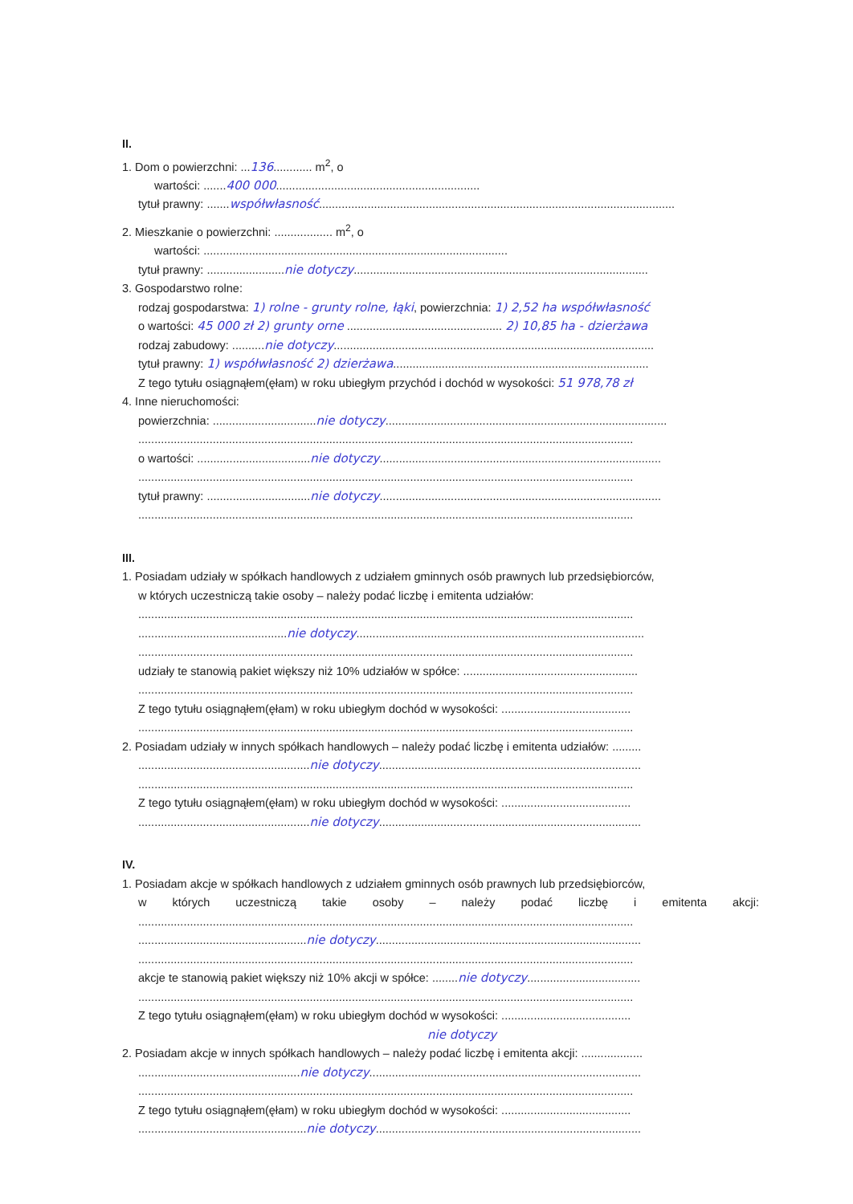II.
1. Dom o powierzchni: ...136............ m<sup>2</sup>, o
wartości: .......400 000...............................................................
tytuł prawny: .......współwłasność..............................................................................................................
2. Mieszkanie o powierzchni: .................. m<sup>2</sup>, o
wartości: ..............................................................................................
tytuł prawny: ........................nie dotyczy...........................................................................................
3. Gospodarstwo rolne:
rodzaj gospodarstwa: 1) rolne - grunty rolne, łąki, powierzchnia: 1) 2,52 ha współwłasność
o wartości: 45 000 zł 2) grunty orne ................................................ 2) 10,85 ha - dzierżawa
rodzaj zabudowy: ..........nie dotyczy...................................................................................................
tytuł prawny: 1) współwłasność 2) dzierżawa...............................................................................
Z tego tytułu osiągnąłem(ęłam) w roku ubiegłym przychód i dochód w wysokości: 51 978,78 zł
4. Inne nieruchomości:
powierzchnia: ................................nie dotyczy.......................................................................................
.........................................................................................................................................................
o wartości: ...................................nie dotyczy.......................................................................................
.........................................................................................................................................................
tytuł prawny: ................................nie dotyczy.......................................................................................
.........................................................................................................................................................
III.
1. Posiadam udziały w spółkach handlowych z udziałem gminnych osób prawnych lub przedsiębiorców,
w których uczestniczą takie osoby – należy podać liczbę i emitenta udziałów:
.........................................................................................................................................................
..............................................nie dotyczy.........................................................................................
.........................................................................................................................................................
udziały te stanowią pakiet większy niż 10% udziałów w spółce: ......................................................
.........................................................................................................................................................
Z tego tytułu osiągnąłem(ęłam) w roku ubiegłym dochód w wysokości: ........................................
.........................................................................................................................................................
2. Posiadam udziały w innych spółkach handlowych – należy podać liczbę i emitenta udziałów: .........
.....................................................nie dotyczy.................................................................................
.........................................................................................................................................................
Z tego tytułu osiągnąłem(ęłam) w roku ubiegłym dochód w wysokości: ........................................
.....................................................nie dotyczy.................................................................................
IV.
1. Posiadam akcje w spółkach handlowych z udziałem gminnych osób prawnych lub przedsiębiorców,
w których uczestniczą takie osoby – należy podać liczbę i emitenta akcji:
.........................................................................................................................................................
....................................................nie dotyczy..................................................................................
.........................................................................................................................................................
akcje te stanowią pakiet większy niż 10% akcji w spółce: ........nie dotyczy...................................
.........................................................................................................................................................
Z tego tytułu osiągnąłem(ęłam) w roku ubiegłym dochód w wysokości: ........................................
nie dotyczy
2. Posiadam akcje w innych spółkach handlowych – należy podać liczbę i emitenta akcji: ...................
..................................................nie dotyczy....................................................................................
.........................................................................................................................................................
Z tego tytułu osiągnąłem(ęłam) w roku ubiegłym dochód w wysokości: ........................................
....................................................nie dotyczy..................................................................................